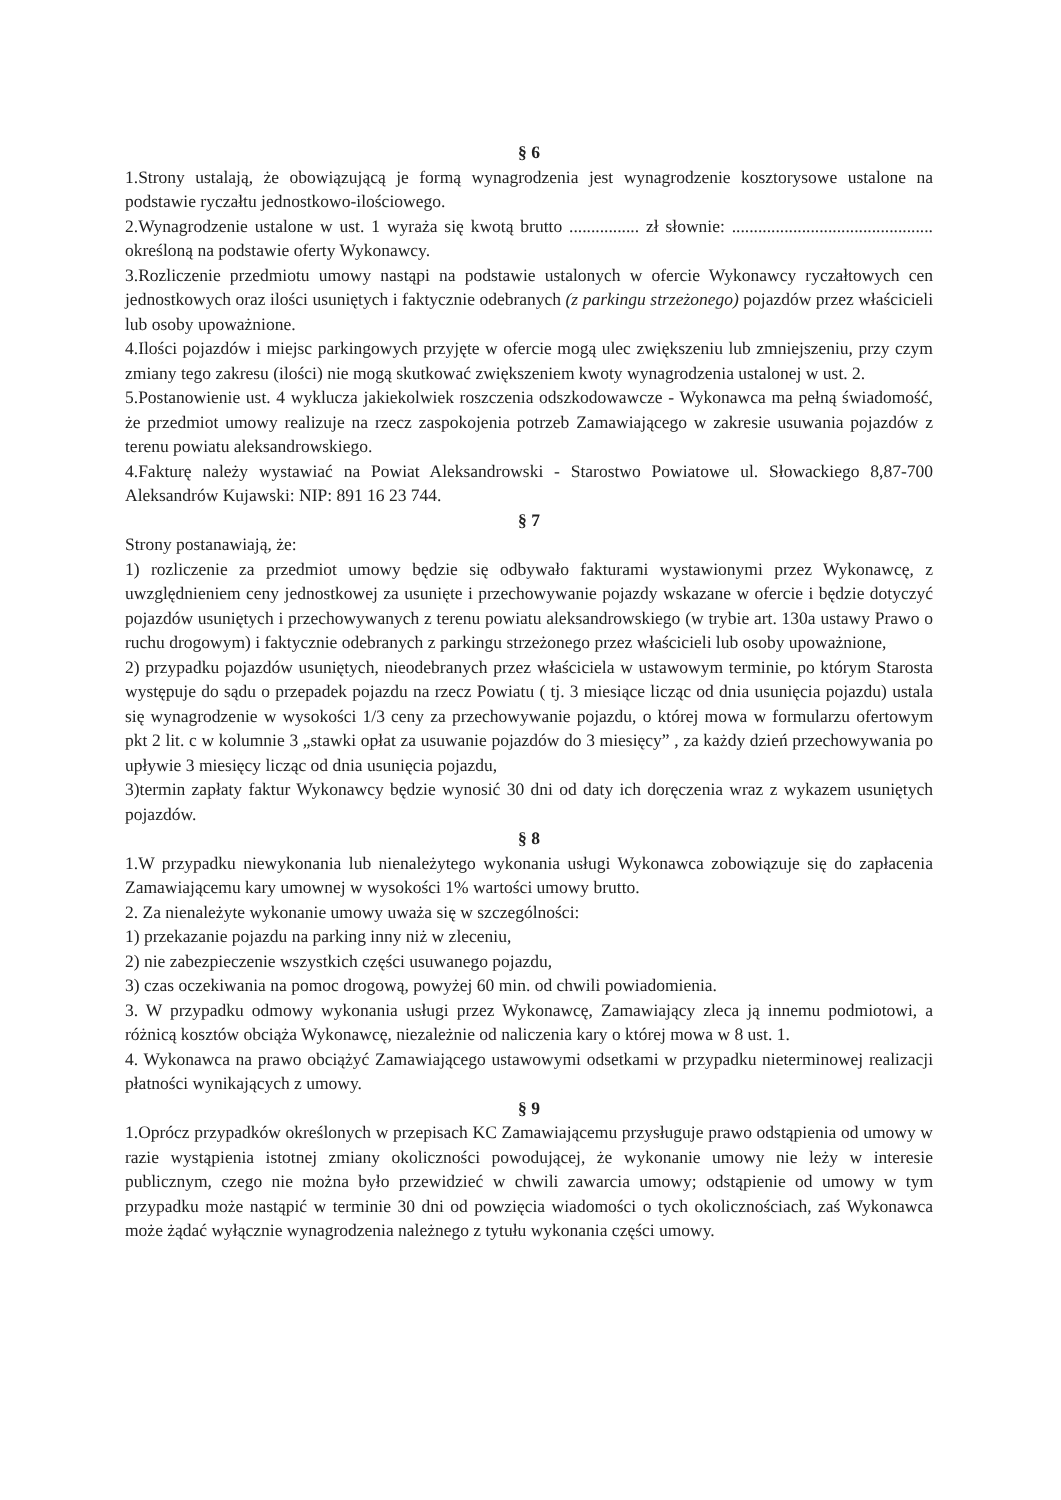§ 6
1.Strony ustalają, że obowiązującą je formą wynagrodzenia jest wynagrodzenie kosztorysowe ustalone na podstawie ryczałtu jednostkowo-ilościowego.
2.Wynagrodzenie ustalone w ust. 1 wyraża się kwotą brutto ................ zł słownie: .............................................. określoną na podstawie oferty Wykonawcy.
3.Rozliczenie przedmiotu umowy nastąpi na podstawie ustalonych w ofercie Wykonawcy ryczałtowych cen jednostkowych oraz ilości usuniętych i faktycznie odebranych (z parkingu strzeżonego) pojazdów przez właścicieli lub osoby upoważnione.
4.Ilości pojazdów i miejsc parkingowych przyjęte w ofercie mogą ulec zwiększeniu lub zmniejszeniu, przy czym zmiany tego zakresu (ilości) nie mogą skutkować zwiększeniem kwoty wynagrodzenia ustalonej w ust. 2.
5.Postanowienie ust. 4 wyklucza jakiekolwiek roszczenia odszkodowawcze - Wykonawca ma pełną świadomość, że przedmiot umowy realizuje na rzecz zaspokojenia potrzeb Zamawiającego w zakresie usuwania pojazdów z terenu powiatu aleksandrowskiego.
4.Fakturę należy wystawiać na Powiat Aleksandrowski - Starostwo Powiatowe ul. Słowackiego 8,87-700 Aleksandrów Kujawski: NIP: 891 16 23 744.
§ 7
Strony postanawiają, że:
1) rozliczenie za przedmiot umowy będzie się odbywało fakturami wystawionymi przez Wykonawcę, z uwzględnieniem ceny jednostkowej za usunięte i przechowywanie pojazdy wskazane w ofercie i będzie dotyczyć pojazdów usuniętych i przechowywanych z terenu powiatu aleksandrowskiego (w trybie art. 130a ustawy Prawo o ruchu drogowym) i faktycznie odebranych z parkingu strzeżonego przez właścicieli lub osoby upoważnione,
2) przypadku pojazdów usuniętych, nieodebranych przez właściciela w ustawowym terminie, po którym Starosta występuje do sądu o przepadek pojazdu na rzecz Powiatu ( tj. 3 miesiące licząc od dnia usunięcia pojazdu) ustala się wynagrodzenie w wysokości 1/3 ceny za przechowywanie pojazdu, o której mowa w formularzu ofertowym pkt 2 lit. c w kolumnie 3 „stawki opłat za usuwanie pojazdów do 3 miesięcy” , za każdy dzień przechowywania po upływie 3 miesięcy licząc od dnia usunięcia pojazdu,
3)termin zapłaty faktur Wykonawcy będzie wynosić 30 dni od daty ich doręczenia wraz z wykazem usuniętych pojazdów.
§ 8
1.W przypadku niewykonania lub nienależytego wykonania usługi Wykonawca zobowiązuje się do zapłacenia Zamawiającemu kary umownej w wysokości 1% wartości umowy brutto.
2. Za nienależyte wykonanie umowy uważa się w szczególności:
1) przekazanie pojazdu na parking inny niż w zleceniu,
2) nie zabezpieczenie wszystkich części usuwanego pojazdu,
3) czas oczekiwania na pomoc drogową, powyżej 60 min. od chwili powiadomienia.
3. W przypadku odmowy wykonania usługi przez Wykonawcę, Zamawiający zleca ją innemu podmiotowi, a różnicą kosztów obciąża Wykonawcę, niezależnie od naliczenia kary o której mowa w 8 ust. 1.
4. Wykonawca na prawo obciążyć Zamawiającego ustawowymi odsetkami w przypadku nieterminowej realizacji płatności wynikających z umowy.
§ 9
1.Oprócz przypadków określonych w przepisach KC Zamawiającemu przysługuje prawo odstąpienia od umowy w razie wystąpienia istotnej zmiany okoliczności powodującej, że wykonanie umowy nie leży w interesie publicznym, czego nie można było przewidzieć w chwili zawarcia umowy; odstąpienie od umowy w tym przypadku może nastąpić w terminie 30 dni od powzięcia wiadomości o tych okolicznościach, zaś Wykonawca może żądać wyłącznie wynagrodzenia należnego z tytułu wykonania części umowy.